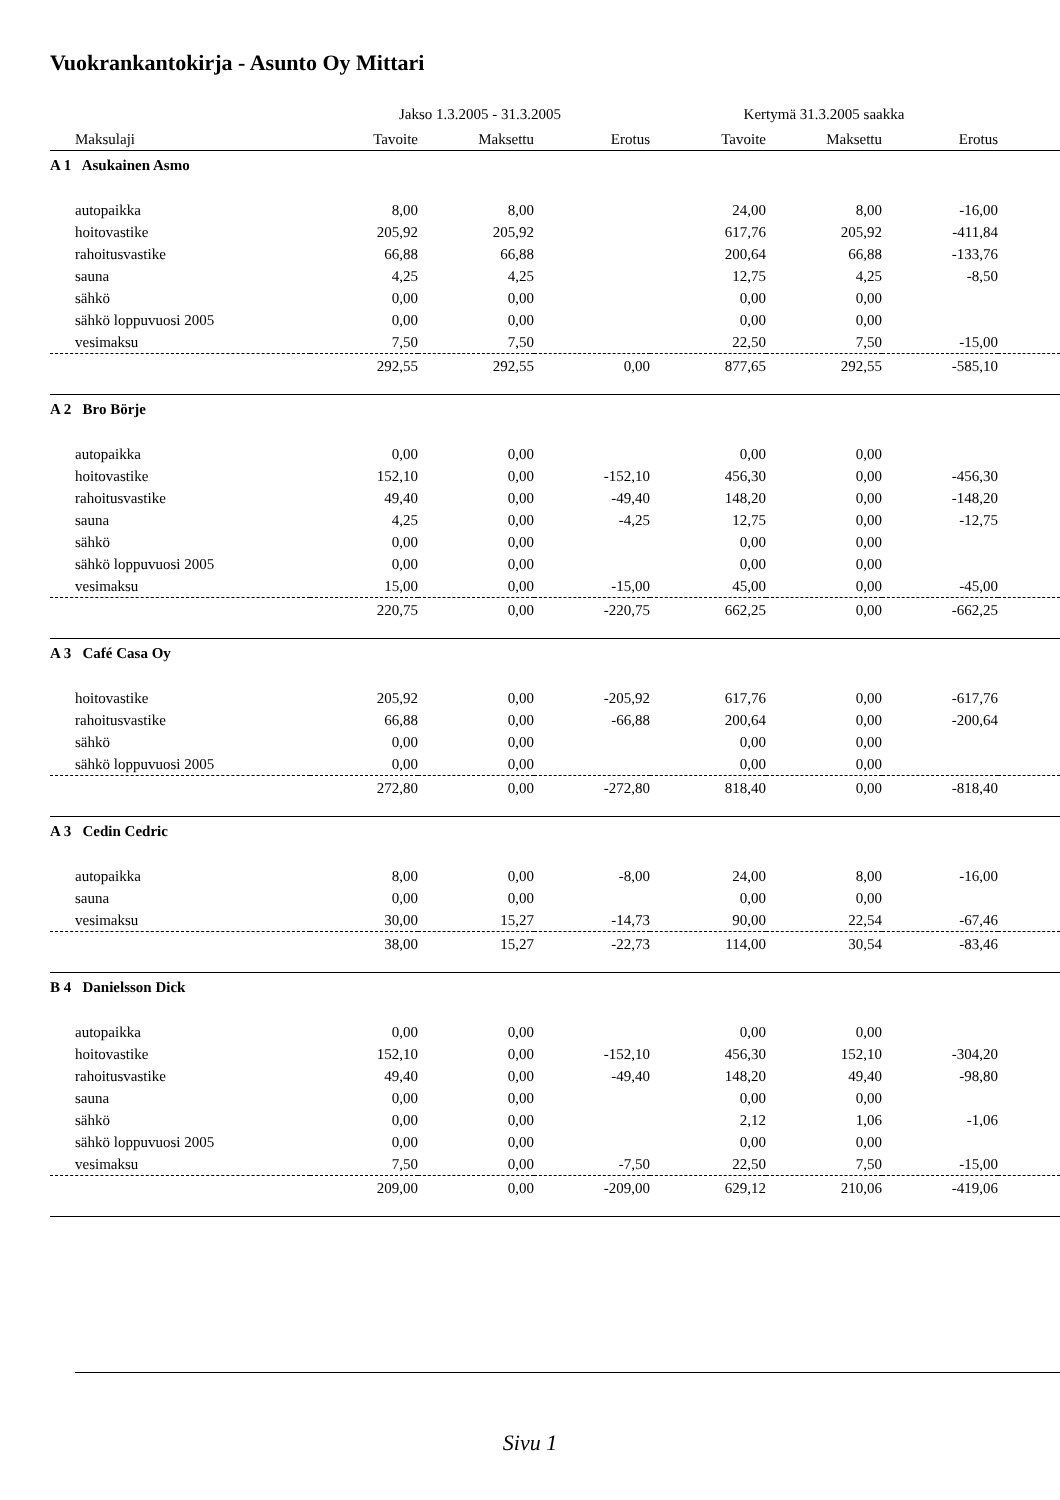Vuokrankantokirja - Asunto Oy Mittari
| | Jakso 1.3.2005 - 31.3.2005 | | | Kertymä 31.3.2005 saakka | | | |
| --- | --- | --- | --- | --- | --- | --- | --- |
| Maksulaji | Tavoite | Maksettu | Erotus | Tavoite | Maksettu | Erotus | |
| A 1 Asukainen Asmo | | | | | | | |
| autopaikka | 8,00 | 8,00 | | 24,00 | 8,00 | -16,00 | |
| hoitovastike | 205,92 | 205,92 | | 617,76 | 205,92 | -411,84 | |
| rahoitusvastike | 66,88 | 66,88 | | 200,64 | 66,88 | -133,76 | |
| sauna | 4,25 | 4,25 | | 12,75 | 4,25 | -8,50 | |
| sähkö | 0,00 | 0,00 | | 0,00 | 0,00 | | |
| sähkö loppuvuosi 2005 | 0,00 | 0,00 | | 0,00 | 0,00 | | |
| vesimaksu | 7,50 | 7,50 | | 22,50 | 7,50 | -15,00 | |
| | 292,55 | 292,55 | 0,00 | 877,65 | 292,55 | -585,10 | |
| A 2 Bro Börje | | | | | | | |
| autopaikka | 0,00 | 0,00 | | 0,00 | 0,00 | | |
| hoitovastike | 152,10 | 0,00 | -152,10 | 456,30 | 0,00 | -456,30 | |
| rahoitusvastike | 49,40 | 0,00 | -49,40 | 148,20 | 0,00 | -148,20 | |
| sauna | 4,25 | 0,00 | -4,25 | 12,75 | 0,00 | -12,75 | |
| sähkö | 0,00 | 0,00 | | 0,00 | 0,00 | | |
| sähkö loppuvuosi 2005 | 0,00 | 0,00 | | 0,00 | 0,00 | | |
| vesimaksu | 15,00 | 0,00 | -15,00 | 45,00 | 0,00 | -45,00 | |
| | 220,75 | 0,00 | -220,75 | 662,25 | 0,00 | -662,25 | |
| A 3 Café Casa Oy | | | | | | | |
| hoitovastike | 205,92 | 0,00 | -205,92 | 617,76 | 0,00 | -617,76 | |
| rahoitusvastike | 66,88 | 0,00 | -66,88 | 200,64 | 0,00 | -200,64 | |
| sähkö | 0,00 | 0,00 | | 0,00 | 0,00 | | |
| sähkö loppuvuosi 2005 | 0,00 | 0,00 | | 0,00 | 0,00 | | |
| | 272,80 | 0,00 | -272,80 | 818,40 | 0,00 | -818,40 | |
| A 3 Cedin Cedric | | | | | | | |
| autopaikka | 8,00 | 0,00 | -8,00 | 24,00 | 8,00 | -16,00 | |
| sauna | 0,00 | 0,00 | | 0,00 | 0,00 | | |
| vesimaksu | 30,00 | 15,27 | -14,73 | 90,00 | 22,54 | -67,46 | |
| | 38,00 | 15,27 | -22,73 | 114,00 | 30,54 | -83,46 | |
| B 4 Danielsson Dick | | | | | | | |
| autopaikka | 0,00 | 0,00 | | 0,00 | 0,00 | | |
| hoitovastike | 152,10 | 0,00 | -152,10 | 456,30 | 152,10 | -304,20 | |
| rahoitusvastike | 49,40 | 0,00 | -49,40 | 148,20 | 49,40 | -98,80 | |
| sauna | 0,00 | 0,00 | | 0,00 | 0,00 | | |
| sähkö | 0,00 | 0,00 | | 2,12 | 1,06 | -1,06 | |
| sähkö loppuvuosi 2005 | 0,00 | 0,00 | | 0,00 | 0,00 | | |
| vesimaksu | 7,50 | 0,00 | -7,50 | 22,50 | 7,50 | -15,00 | |
| | 209,00 | 0,00 | -209,00 | 629,12 | 210,06 | -419,06 | |
Sivu 1